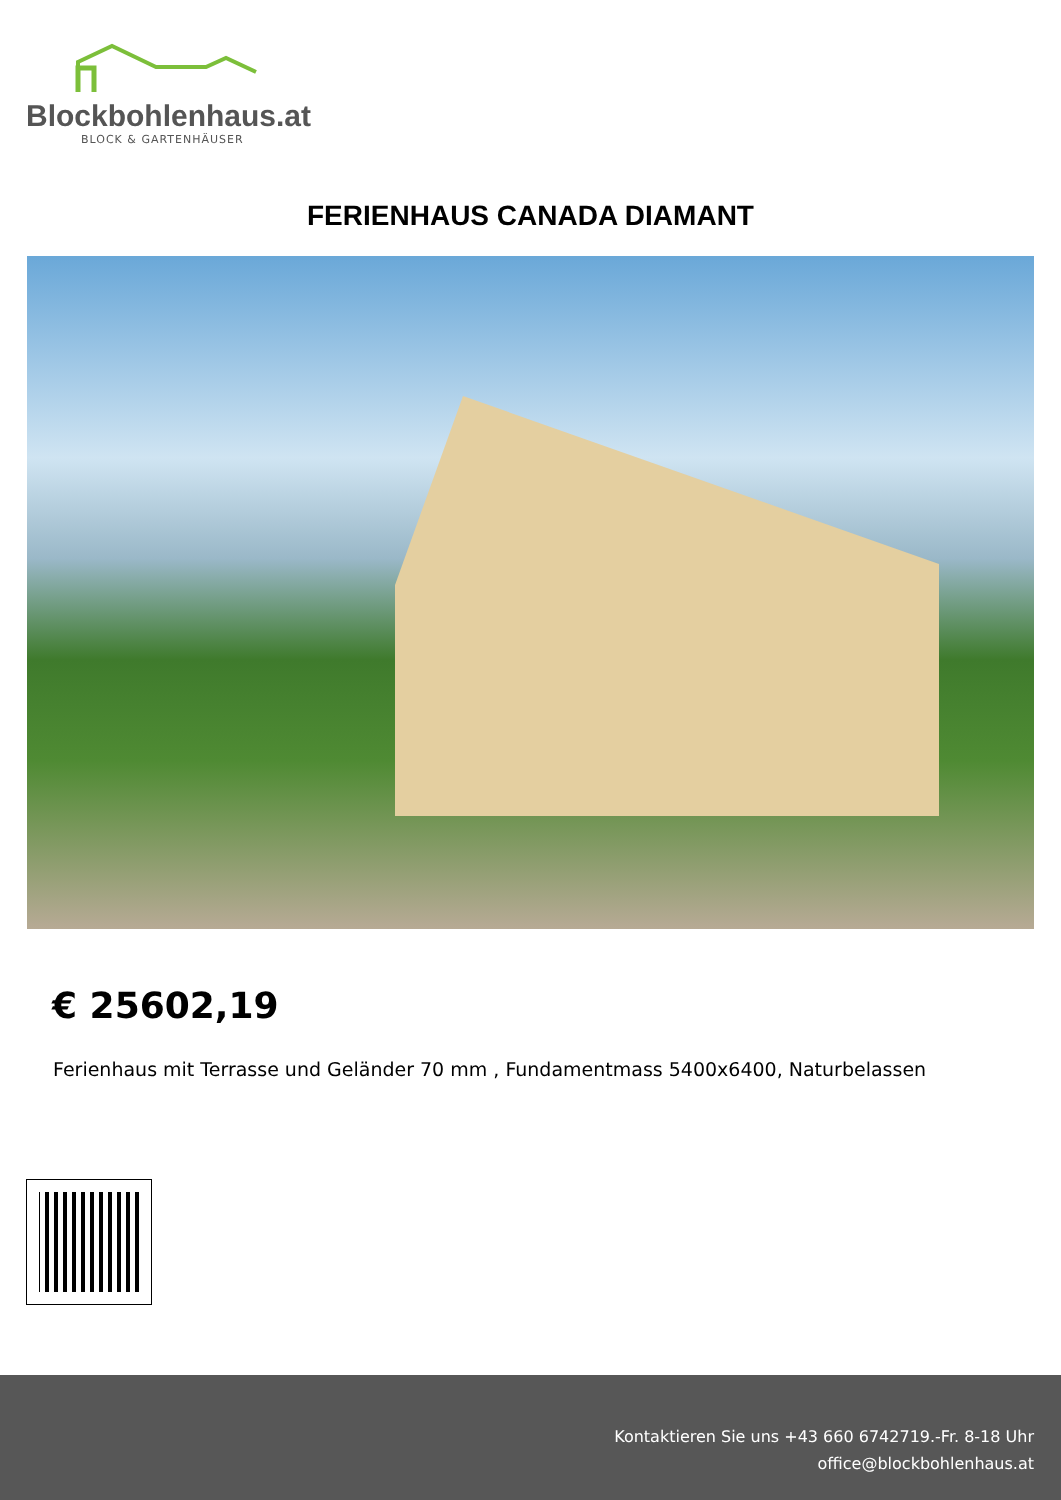Blockbohlenhaus.at
BLOCK & GARTENHÄUSER
FERIENHAUS CANADA DIAMANT
€ 25602,19
Ferienhaus mit Terrasse und Geländer 70 mm , Fundamentmass 5400x6400, Naturbelassen
Kontaktieren Sie uns +43 660 6742719.-Fr. 8-18 Uhr
office@blockbohlenhaus.at